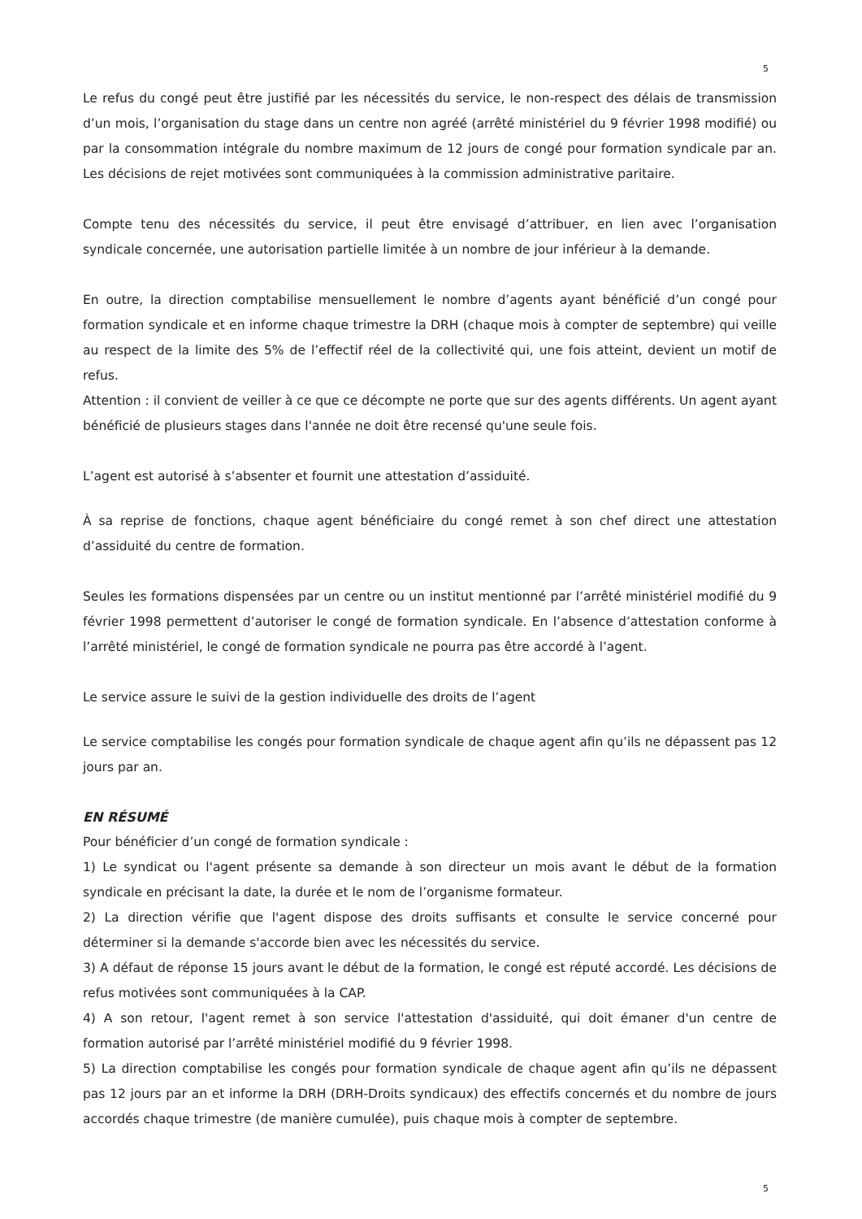5
Le refus du congé peut être justifié par les nécessités du service, le non-respect des délais de transmission d’un mois, l’organisation du stage dans un centre non agréé (arrêté ministériel du 9 février 1998 modifié) ou par la consommation intégrale du nombre maximum de 12 jours de congé pour formation syndicale par an. Les décisions de rejet motivées sont communiquées à la commission administrative paritaire.
Compte tenu des nécessités du service, il peut être envisagé d’attribuer, en lien avec l’organisation syndicale concernée, une autorisation partielle limitée à un nombre de jour inférieur à la demande.
En outre, la direction comptabilise mensuellement le nombre d’agents ayant bénéficié d’un congé pour formation syndicale et en informe chaque trimestre la DRH (chaque mois à compter de septembre) qui veille au respect de la limite des 5% de l’effectif réel de la collectivité qui, une fois atteint, devient un motif de refus.
Attention : il convient de veiller à ce que ce décompte ne porte que sur des agents différents. Un agent ayant bénéficié de plusieurs stages dans l'année ne doit être recensé qu'une seule fois.
L’agent est autorisé à s’absenter et fournit une attestation d’assiduité.
À sa reprise de fonctions, chaque agent bénéficiaire du congé remet à son chef direct une attestation d’assiduité du centre de formation.
Seules les formations dispensées par un centre ou un institut mentionné par l’arrêté ministériel modifié du 9 février 1998 permettent d’autoriser le congé de formation syndicale. En l’absence d’attestation conforme à l’arrêté ministériel, le congé de formation syndicale ne pourra pas être accordé à l’agent.
Le service assure le suivi de la gestion individuelle des droits de l’agent
Le service comptabilise les congés pour formation syndicale de chaque agent afin qu’ils ne dépassent pas 12 jours par an.
EN RÉSUMÉ
Pour bénéficier d’un congé de formation syndicale :
1) Le syndicat ou l'agent présente sa demande à son directeur un mois avant le début de la formation syndicale en précisant la date, la durée et le nom de l’organisme formateur.
2) La direction vérifie que l'agent dispose des droits suffisants et consulte le service concerné pour déterminer si la demande s'accorde bien avec les nécessités du service.
3) A défaut de réponse 15 jours avant le début de la formation, le congé est réputé accordé. Les décisions de refus motivées sont communiquées à la CAP.
4) A son retour, l'agent remet à son service l'attestation d'assiduité, qui doit émaner d'un centre de formation autorisé par l’arrêté ministériel modifié du 9 février 1998.
5) La direction comptabilise les congés pour formation syndicale de chaque agent afin qu’ils ne dépassent pas 12 jours par an et informe la DRH (DRH-Droits syndicaux) des effectifs concernés et du nombre de jours accordés chaque trimestre (de manière cumulée), puis chaque mois à compter de septembre.
5